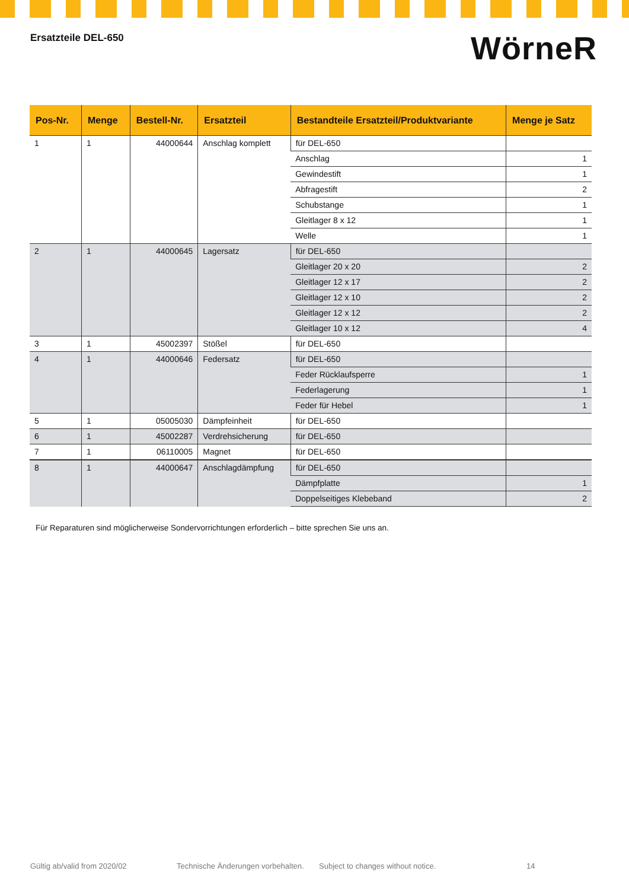Ersatzteile DEL-650
WörneR
| Pos-Nr. | Menge | Bestell-Nr. | Ersatzteil | Bestandteile Ersatzteil/Produktvariante | Menge je Satz |
| --- | --- | --- | --- | --- | --- |
| 1 | 1 | 44000644 | Anschlag komplett | für DEL-650 | |
| | | | | Anschlag | 1 |
| | | | | Gewindestift | 1 |
| | | | | Abfragestift | 2 |
| | | | | Schubstange | 1 |
| | | | | Gleitlager 8 x 12 | 1 |
| | | | | Welle | 1 |
| 2 | 1 | 44000645 | Lagersatz | für DEL-650 | |
| | | | | Gleitlager 20 x 20 | 2 |
| | | | | Gleitlager 12 x 17 | 2 |
| | | | | Gleitlager 12 x 10 | 2 |
| | | | | Gleitlager 12 x 12 | 2 |
| | | | | Gleitlager 10 x 12 | 4 |
| 3 | 1 | 45002397 | Stößel | für DEL-650 | |
| 4 | 1 | 44000646 | Federsatz | für DEL-650 | |
| | | | | Feder Rücklaufsperre | 1 |
| | | | | Federlagerung | 1 |
| | | | | Feder für Hebel | 1 |
| 5 | 1 | 05005030 | Dämpfeinheit | für DEL-650 | |
| 6 | 1 | 45002287 | Verdrehsicherung | für DEL-650 | |
| 7 | 1 | 06110005 | Magnet | für DEL-650 | |
| 8 | 1 | 44000647 | Anschlagdämpfung | für DEL-650 | |
| | | | | Dämpfplatte | 1 |
| | | | | Doppelseitiges Klebeband | 2 |
Für Reparaturen sind möglicherweise Sondervorrichtungen erforderlich – bitte sprechen Sie uns an.
Gültig ab/valid from 2020/02 Technische Änderungen vorbehalten. Subject to changes without notice. 14